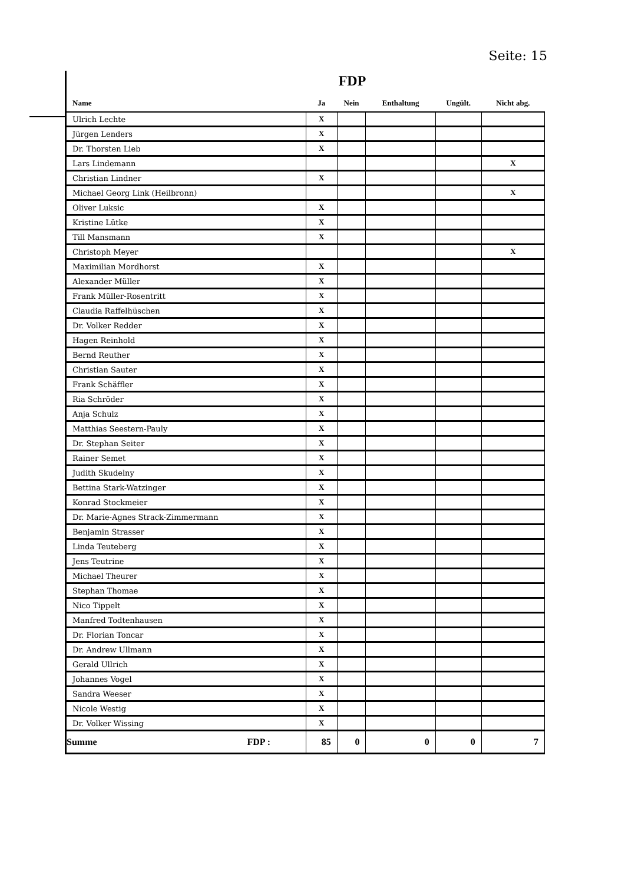Seite: 15
FDP
| Name | Ja | Nein | Enthaltung | Ungült. | Nicht abg. |
| --- | --- | --- | --- | --- | --- |
| Ulrich Lechte | X | | | | |
| Jürgen Lenders | X | | | | |
| Dr. Thorsten Lieb | X | | | | |
| Lars Lindemann | | | | | X |
| Christian Lindner | X | | | | |
| Michael Georg Link (Heilbronn) | | | | | X |
| Oliver Luksic | X | | | | |
| Kristine Lütke | X | | | | |
| Till Mansmann | X | | | | |
| Christoph Meyer | | | | | X |
| Maximilian Mordhorst | X | | | | |
| Alexander Müller | X | | | | |
| Frank Müller-Rosentritt | X | | | | |
| Claudia Raffelhüschen | X | | | | |
| Dr. Volker Redder | X | | | | |
| Hagen Reinhold | X | | | | |
| Bernd Reuther | X | | | | |
| Christian Sauter | X | | | | |
| Frank Schäffler | X | | | | |
| Ria Schröder | X | | | | |
| Anja Schulz | X | | | | |
| Matthias Seestern-Pauly | X | | | | |
| Dr. Stephan Seiter | X | | | | |
| Rainer Semet | X | | | | |
| Judith Skudelny | X | | | | |
| Bettina Stark-Watzinger | X | | | | |
| Konrad Stockmeier | X | | | | |
| Dr. Marie-Agnes Strack-Zimmermann | X | | | | |
| Benjamin Strasser | X | | | | |
| Linda Teuteberg | X | | | | |
| Jens Teutrine | X | | | | |
| Michael Theurer | X | | | | |
| Stephan Thomae | X | | | | |
| Nico Tippelt | X | | | | |
| Manfred Todtenhausen | X | | | | |
| Dr. Florian Toncar | X | | | | |
| Dr. Andrew Ullmann | X | | | | |
| Gerald Ullrich | X | | | | |
| Johannes Vogel | X | | | | |
| Sandra Weeser | X | | | | |
| Nicole Westig | X | | | | |
| Dr. Volker Wissing | X | | | | |
| Summe FDP : | 85 | 0 | 0 | 0 | 7 |